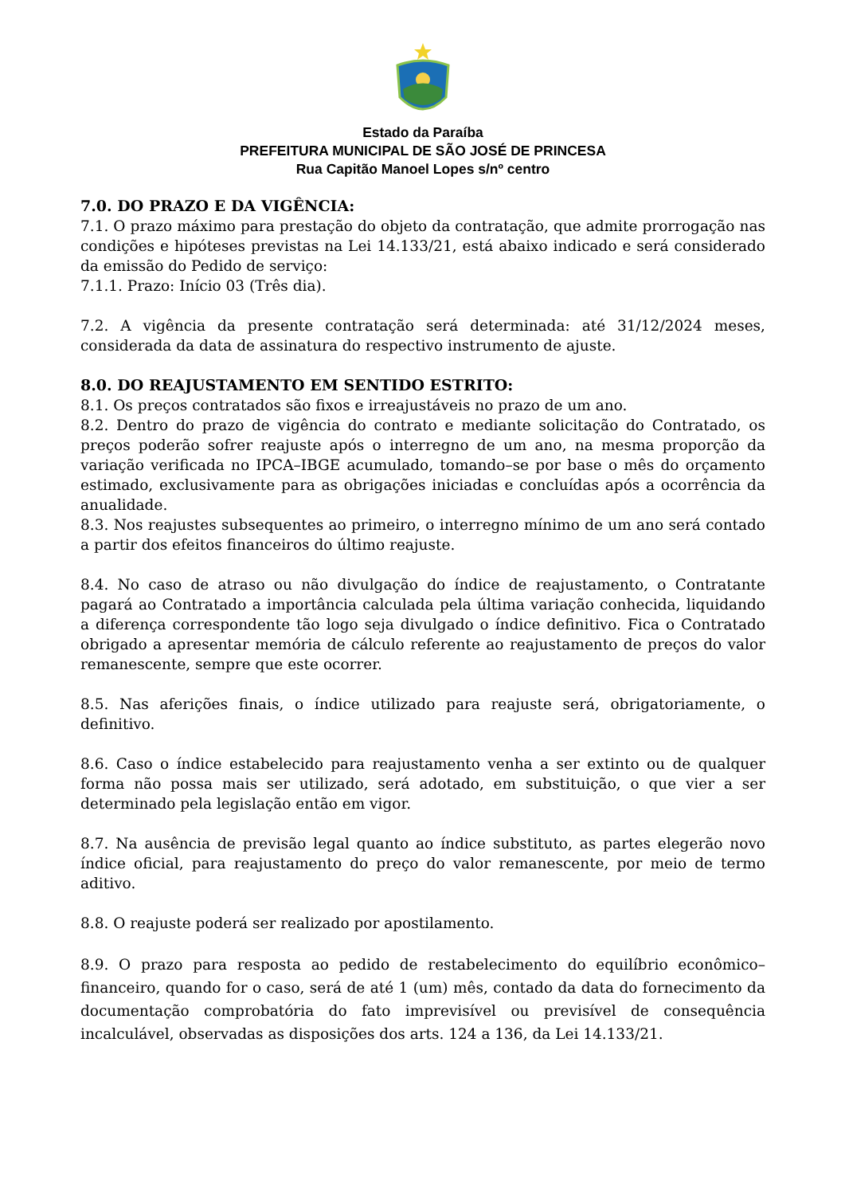Estado da Paraíba
PREFEITURA MUNICIPAL DE SÃO JOSÉ DE PRINCESA
Rua Capitão Manoel Lopes s/nº centro
7.0. DO PRAZO E DA VIGÊNCIA:
7.1. O prazo máximo para prestação do objeto da contratação, que admite prorrogação nas condições e hipóteses previstas na Lei 14.133/21, está abaixo indicado e será considerado da emissão do Pedido de serviço:
7.1.1. Prazo: Início 03 (Três dia).
7.2. A vigência da presente contratação será determinada: até 31/12/2024 meses, considerada da data de assinatura do respectivo instrumento de ajuste.
8.0. DO REAJUSTAMENTO EM SENTIDO ESTRITO:
8.1. Os preços contratados são fixos e irreajustáveis no prazo de um ano.
8.2. Dentro do prazo de vigência do contrato e mediante solicitação do Contratado, os preços poderão sofrer reajuste após o interregno de um ano, na mesma proporção da variação verificada no IPCA–IBGE acumulado, tomando–se por base o mês do orçamento estimado, exclusivamente para as obrigações iniciadas e concluídas após a ocorrência da anualidade.
8.3. Nos reajustes subsequentes ao primeiro, o interregno mínimo de um ano será contado a partir dos efeitos financeiros do último reajuste.
8.4. No caso de atraso ou não divulgação do índice de reajustamento, o Contratante pagará ao Contratado a importância calculada pela última variação conhecida, liquidando a diferença correspondente tão logo seja divulgado o índice definitivo. Fica o Contratado obrigado a apresentar memória de cálculo referente ao reajustamento de preços do valor remanescente, sempre que este ocorrer.
8.5. Nas aferições finais, o índice utilizado para reajuste será, obrigatoriamente, o definitivo.
8.6. Caso o índice estabelecido para reajustamento venha a ser extinto ou de qualquer forma não possa mais ser utilizado, será adotado, em substituição, o que vier a ser determinado pela legislação então em vigor.
8.7. Na ausência de previsão legal quanto ao índice substituto, as partes elegerão novo índice oficial, para reajustamento do preço do valor remanescente, por meio de termo aditivo.
8.8. O reajuste poderá ser realizado por apostilamento.
8.9. O prazo para resposta ao pedido de restabelecimento do equilíbrio econômico–financeiro, quando for o caso, será de até 1 (um) mês, contado da data do fornecimento da documentação comprobatória do fato imprevisível ou previsível de consequência incalculável, observadas as disposições dos arts. 124 a 136, da Lei 14.133/21.